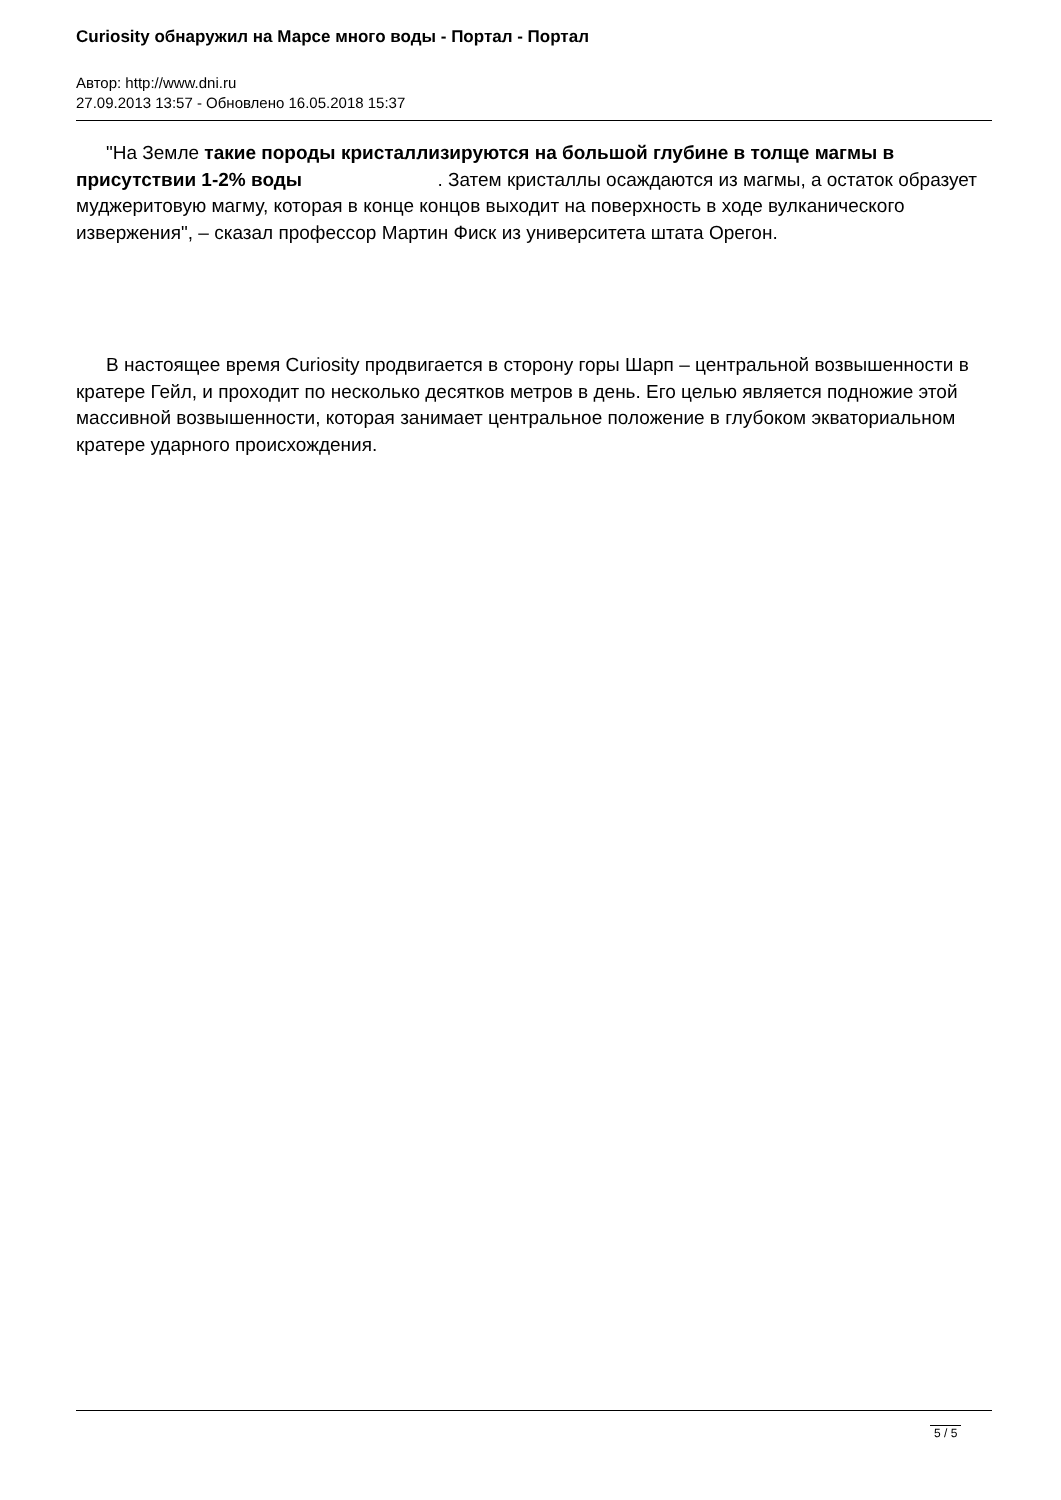Curiosity обнаружил на Марсе много воды - Портал - Портал
Автор: http://www.dni.ru
27.09.2013 13:57 - Обновлено 16.05.2018 15:37
"На Земле такие породы кристаллизируются на большой глубине в толще магмы в присутствии 1-2% воды . Затем кристаллы осаждаются из магмы, а остаток образует муджеритовую магму, которая в конце концов выходит на поверхность в ходе вулканического извержения", – сказал профессор Мартин Фиск из университета штата Орегон.
В настоящее время Curiosity продвигается в сторону горы Шарп – центральной возвышенности в кратере Гейл, и проходит по несколько десятков метров в день. Его целью является подножие этой массивной возвышенности, которая занимает центральное положение в глубоком экваториальном кратере ударного происхождения.
5 / 5